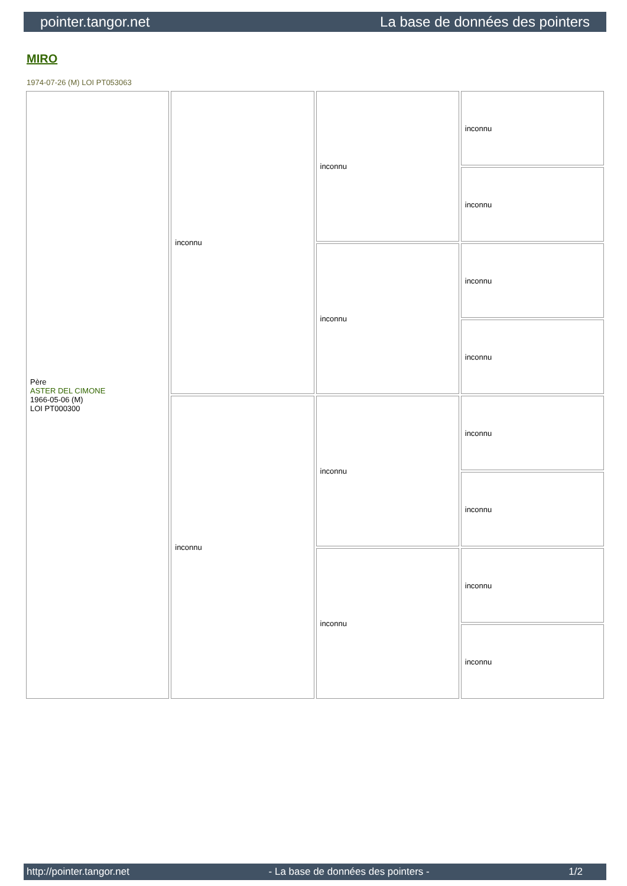pointer.tangor.net La base de données des pointers
MIRO
1974-07-26 (M) LOI PT053063
| Père ASTER DEL CIMONE 1966-05-06 (M) LOI PT000300 | inconnu | inconnu | inconnu |
| | | | inconnu |
| | | inconnu | inconnu |
| | | | inconnu |
| | inconnu | inconnu | inconnu |
| | | | inconnu |
| | | inconnu | inconnu |
| | | | inconnu |
http://pointer.tangor.net - La base de données des pointers - 1/2